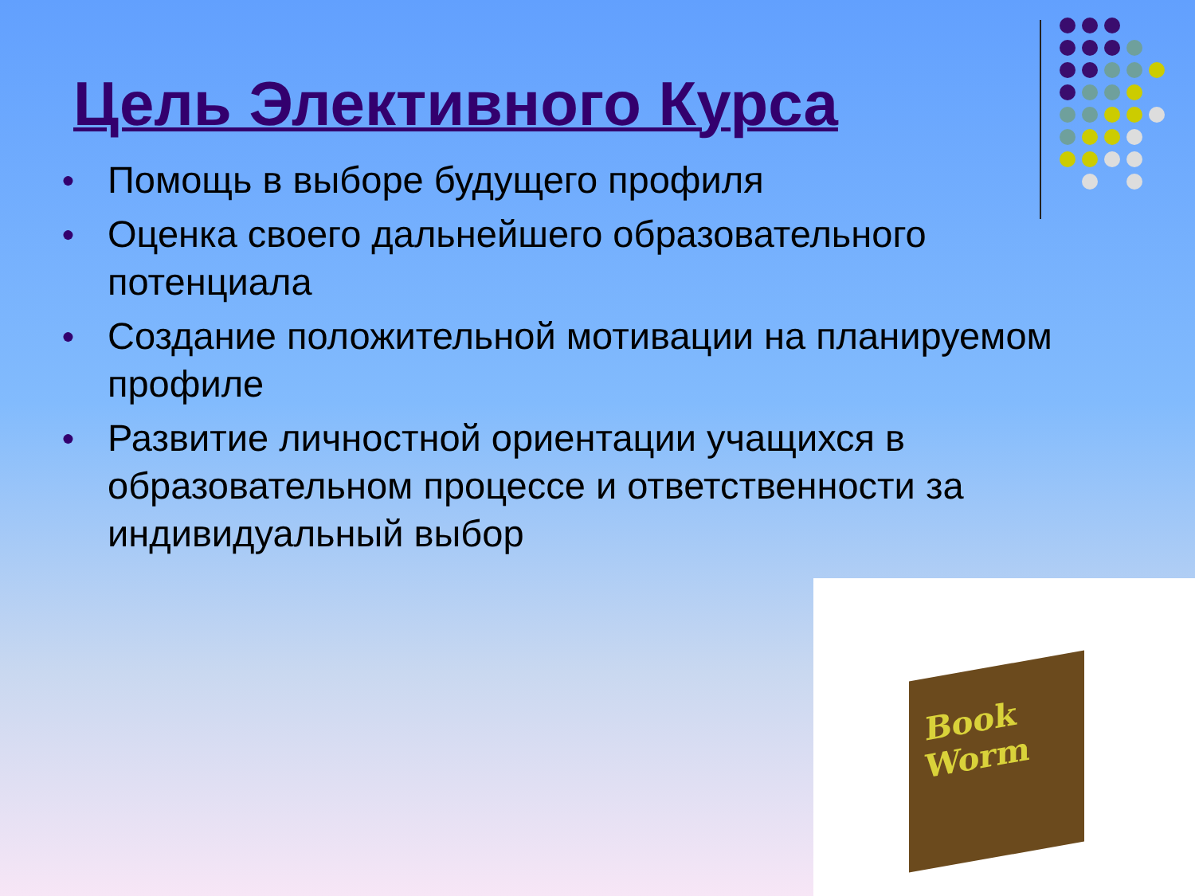Цель Элективного Курса
● Помощь в выборе будущего профиля
● Оценка своего дальнейшего образовательного потенциала
● Создание положительной мотивации на планируемом профиле
● Развитие личностной ориентации учащихся в образовательном процессе и ответственности за индивидуальный выбор
Book Worm